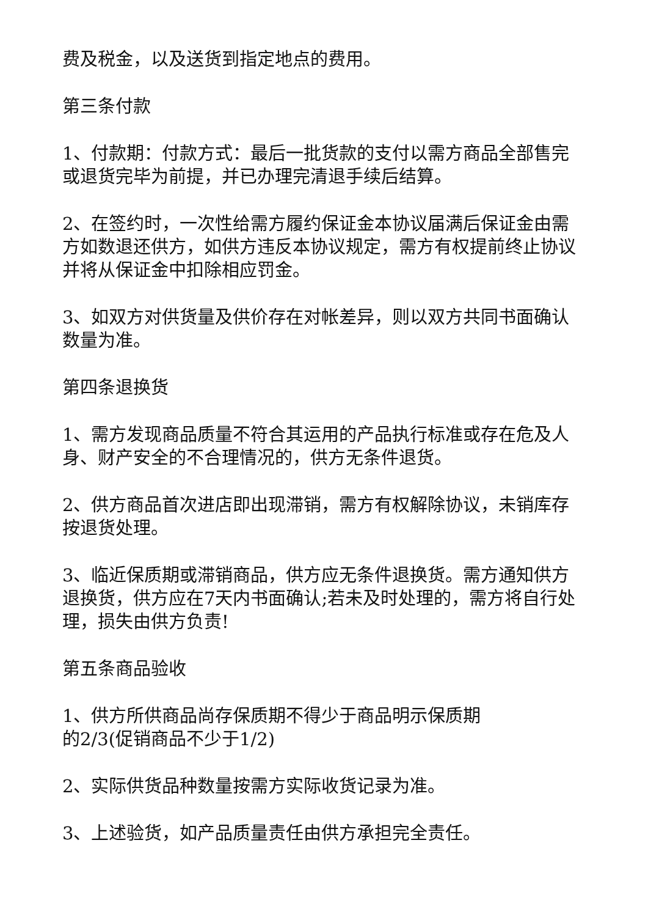费及税金，以及送货到指定地点的费用。
第三条付款
1、付款期：付款方式：最后一批货款的支付以需方商品全部售完或退货完毕为前提，并已办理完清退手续后结算。
2、在签约时，一次性给需方履约保证金本协议届满后保证金由需方如数退还供方，如供方违反本协议规定，需方有权提前终止协议并将从保证金中扣除相应罚金。
3、如双方对供货量及供价存在对帐差异，则以双方共同书面确认数量为准。
第四条退换货
1、需方发现商品质量不符合其运用的产品执行标准或存在危及人身、财产安全的不合理情况的，供方无条件退货。
2、供方商品首次进店即出现滞销，需方有权解除协议，未销库存按退货处理。
3、临近保质期或滞销商品，供方应无条件退换货。需方通知供方退换货，供方应在7天内书面确认;若未及时处理的，需方将自行处理，损失由供方负责!
第五条商品验收
1、供方所供商品尚存保质期不得少于商品明示保质期
的2/3(促销商品不少于1/2)
2、实际供货品种数量按需方实际收货记录为准。
3、上述验货，如产品质量责任由供方承担完全责任。